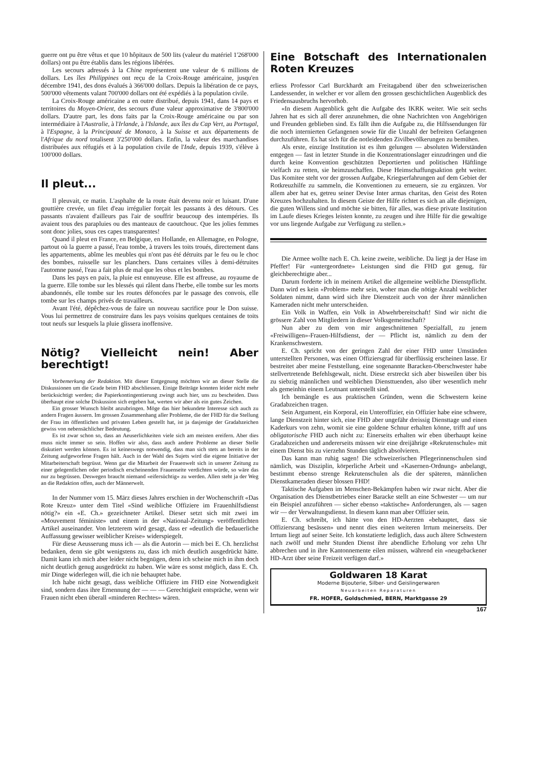guerre ont pu être vêtus et que 10 hôpitaux de 500 lits (valeur du matériel 1'268'000 dollars) ont pu être établis dans les régions libérées.
Les secours adressés à la Chine représentent une valeur de 6 millions de dollars. Les îles Philippines ont reçu de la Croix-Rouge américaine, jusqu'en décembre 1941, des dons évalués à 366'000 dollars. Depuis la libération de ce pays, 500'000 vêtements valant 700'000 dollars ont été expédiés à la population civile.
La Croix-Rouge américaine a en outre distribué, depuis 1941, dans 14 pays et territoires du Moyen-Orient, des secours d'une valeur approximative de 3'800'000 dollars. D'autre part, les dons faits par la Croix-Rouge américaine ou par son intermédiaire à l'Australie, à l'Irlande, à l'Islande, aux îles du Cap Vert, au Portugal, à l'Espagne, à la Principauté de Monaco, à la Suisse et aux départements de l'Afrique du nord totalisent 3'250'000 dollars. Enfin, la valeur des marchandises distribuées aux réfugiés et à la population civile de l'Inde, depuis 1939, s'élève à 100'000 dollars.
Il pleut...
Il pleuvait, ce matin. L'asphalte de la route était devenu noir et luisant. D'une gouttière crevée, un filet d'eau irrégulier forçait les passants à des détours. Ces passants n'avaient d'ailleurs pas l'air de souffrir beaucoup des intempéries. Ils avaient tous des parapluies ou des manteaux de caoutchouc. Que les jolies femmes sont donc jolies, sous ces capes transparentes!
Quand il pleut en France, en Belgique, en Hollande, en Allemagne, en Pologne, partout où la guerre a passé, l'eau tombe, à travers les toits troués, directement dans les appartements, abîme les meubles qui n'ont pas été détruits par le feu ou le choc des bombes, ruisselle sur les planchers. Dans certaines villes à demi-détruites l'automne passé, l'eau a fait plus de mal que les obus et les bombes.
Dans les pays en paix, la pluie est ennuyeuse. Elle est affreuse, au royaume de la guerre. Elle tombe sur les blessés qui râlent dans l'herbe, elle tombe sur les morts abandonnés, elle tombe sur les routes défoncées par le passage des convois, elle tombe sur les champs privés de travailleurs.
Avant l'été, dépêchez-vous de faire un nouveau sacrifice pour le Don suisse. Vous lui permettrez de construire dans les pays voisins quelques centaines de toits tout neufs sur lesquels la pluie glissera inoffensive.
Nötig? Vielleicht nein! Aber berechtigt!
Vorbemerkung der Redaktion. Mit dieser Entgegnung möchten wir an dieser Stelle die Diskussionen um die Grade beim FHD abschliessen. Einige Beiträge konnten leider nicht mehr berücksichtigt werden; die Papierkontingentierung zwingt auch hier, uns zu bescheiden. Dass überhaupt eine solche Diskussion sich ergeben hat, werten wir aber als ein gutes Zeichen.
Ein grosser Wunsch bleibt anzubringen. Möge das hier bekundete Interesse sich auch zu andern Fragen äussern. Im grossen Zusammenhang aller Probleme, die der FHD für die Stellung der Frau im öffentlichen und privaten Leben gestellt hat, ist ja dasjenige der Gradabzeichen gewiss von nebensächlicher Bedeutung.
Es ist zwar schon so, dass an Aeuserlichkeiten viele sich am meisten ereifern. Aber dies muss nicht immer so sein. Hoffen wir also, dass auch andere Probleme an dieser Stelle diskutiert werden können. Es ist keineswegs notwendig, dass man sich stets an bereits in der Zeitung aufgeworfene Fragen hält. Auch in der Wahl des Sujets wird die eigene Initiative der Mitarbeiterschaft begrüsst. Wenn gar die Mitarbeit der Frauenwelt sich in unserer Zeitung zu einer gelegentlichen oder periodisch erscheinenden Frauenseite verdichten würde, so wäre das nur zu begrüssen. Deswegen braucht niemand «eifersüchtig» zu werden. Allen steht ja der Weg an die Redaktion offen, auch der Männerwelt.
In der Nummer vom 15. März dieses Jahres erschien in der Wochenschrift «Das Rote Kreuz» unter dem Titel «Sind weibliche Offiziere im Frauenhilfsdienst nötig?» ein «E. Ch.» gezeichneter Artikel. Dieser setzt sich mit zwei im «Mouvement féministe» und einem in der «National-Zeitung» veröffentlichten Artikel auseinander. Von letzterem wird gesagt, dass er «deutlich die bedauerliche Auffassung gewisser weiblicher Kreise» widerspiegelt.
Für diese Aeusserung muss ich — als die Autorin — mich bei E. Ch. herzlichst bedanken, denn sie gibt wenigstens zu, dass ich mich deutlich ausgedrückt hätte. Damit kann ich mich aber leider nicht begnügen, denn ich scheine mich in ihm doch nicht deutlich genug ausgedrückt zu haben. Wie wäre es sonst möglich, dass E. Ch. mir Dinge widerlegen will, die ich nie behauptet habe.
Ich habe nicht gesagt, dass weibliche Offiziere im FHD eine Notwendigkeit sind, sondern dass ihre Ernennung der — — — Gerechtigkeit entspräche, wenn wir Frauen nicht eben überall «minderen Rechtes» wären.
Eine Botschaft des Internationalen Roten Kreuzes
erliess Professor Carl Burckhardt am Freitagabend über den schweizerischen Landessender, in welcher er vor allem den grossen geschichtlichen Augenblick des Friedensausbruchs hervorhob.
«In diesem Augenblick geht die Aufgabe des IKRK weiter. Wie seit sechs Jahren hat es sich all derer anzunehmen, die ohne Nachrichten von Angehörigen und Freunden geblieben sind. Es fällt ihm die Aufgabe zu, die Hilfssendungen für die noch internierten Gefangenen sowie für die Unzahl der befreiten Gefangenen durchzuführen. Es hat sich für die notleidenden Zivilbevölkerungen zu bemühen.
Als erste, einzige Institution ist es ihm gelungen — absoluten Widerständen entgegen — fast in letzter Stunde in die Konzentrationslager einzudringen und die durch keine Konvention geschützten Deportierten und politischen Häftlinge vielfach zu retten, sie heimzuschaffen. Diese Heimschaffungsaktion geht weiter. Das Komitee steht vor der grossen Aufgabe, Kriegserfahrungen auf dem Gebiet der Rotkreuzhilfe zu sammeln, die Konventionen zu erneuern, sie zu ergänzen. Vor allem aber hat es, getreu seiner Devise Inter armas charitas, den Geist des Roten Kreuzes hochzuhalten. In diesem Geiste der Hilfe richtet es sich an alle diejenigen, die guten Willens sind und möchte sie bitten, für alles, was diese private Institution im Laufe dieses Krieges leisten konnte, zu zeugen und ihre Hilfe für die gewaltige vor uns liegende Aufgabe zur Verfügung zu stellen.»
Die Armee wollte nach E. Ch. keine zweite, weibliche. Da liegt ja der Hase im Pfeffer! Für «untergeordnete» Leistungen sind die FHD gut genug, für gleichberechtigte aber...
Darum forderte ich in meinem Artikel die allgemeine weibliche Dienstpflicht. Dann wird es kein «Problem» mehr sein, woher man die nötige Anzahl weiblicher Soldaten nimmt, dann wird sich ihre Dienstzeit auch von der ihrer männlichen Kameraden nicht mehr unterscheiden.
Ein Volk in Waffen, ein Volk in Abwehrbereitschaft! Sind wir nicht die grössere Zahl von Mitgliedern in dieser Volksgemeinschaft?
Nun aber zu dem von mir angeschnittenen Spezialfall, zu jenem «Freiwilligen»-Frauen-Hilfsdienst, der — Pflicht ist, nämlich zu dem der Krankenschwestern.
E. Ch. spricht von der geringen Zahl der einer FHD unter Umständen unterstellten Personen, was einen Offiziersgrad für überflüssig erscheinen lasse. Er bestreitet aber meine Feststellung, eine sogenannte Baracken-Oberschwester habe stellvertretende Befehlsgewalt, nicht. Diese erstreckt sich aber bisweilen über bis zu siebzig männlichen und weiblichen Diensttuenden, also über wesentlich mehr als gemeinhin einem Leutnant unterstellt sind.
Ich bemängle es aus praktischen Gründen, wenn die Schwestern keine Gradabzeichen tragen.
Sein Argument, ein Korporal, ein Unteroffizier, ein Offizier habe eine schwere, lange Dienstzeit hinter sich, eine FHD aber ungefähr dreissig Diensttage und einen Kaderkurs von zehn, womit sie eine goldene Schnur erhalten könne, trifft auf uns obligatorische FHD auch nicht zu: Einerseits erhalten wir eben überhaupt keine Gradabzeichen und andererseits müssen wir eine dreijährige «Rekrutenschule» mit einem Dienst bis zu vierzehn Stunden täglich absolvieren.
Das kann man ruhig sagen! Die schweizerischen Pflegerinnenschulen sind nämlich, was Disziplin, körperliche Arbeit und «Kasernen-Ordnung» anbelangt, bestimmt ebenso strenge Rekrutenschulen als die der späteren, männlichen Dienstkameraden dieser blossen FHD!
Taktische Aufgaben im Menschen-Bekämpfen haben wir zwar nicht. Aber die Organisation des Dienstbetriebes einer Baracke stellt an eine Schwester — um nur ein Beispiel anzuführen — sicher ebenso «taktische» Anforderungen, als — sagen wir — der Verwaltungsdienst. In diesem kann man aber Offizier sein.
E. Ch. schreibt, ich hätte von den HD-Aerzten «behauptet, dass sie Offiziersrang besässen» und nennt dies einen weiteren Irrtum meinerseits. Der Irrtum liegt auf seiner Seite. Ich konstatierte lediglich, dass auch ältere Schwestern nach zwölf und mehr Stunden Dienst ihre abendliche Erholung vor zehn Uhr abbrechen und in ihre Kantonnemente eilen müssen, während ein «neugebackener HD-Arzt über seine Freizeit verfügen darf.»
Goldwaren 18 Karat
Moderne Bijouterie, Silber- und Geislingerwaren
Neuarbeiten Reparaturen
FR. HOFER, Goldschmied, BERN, Marktgasse 29
167